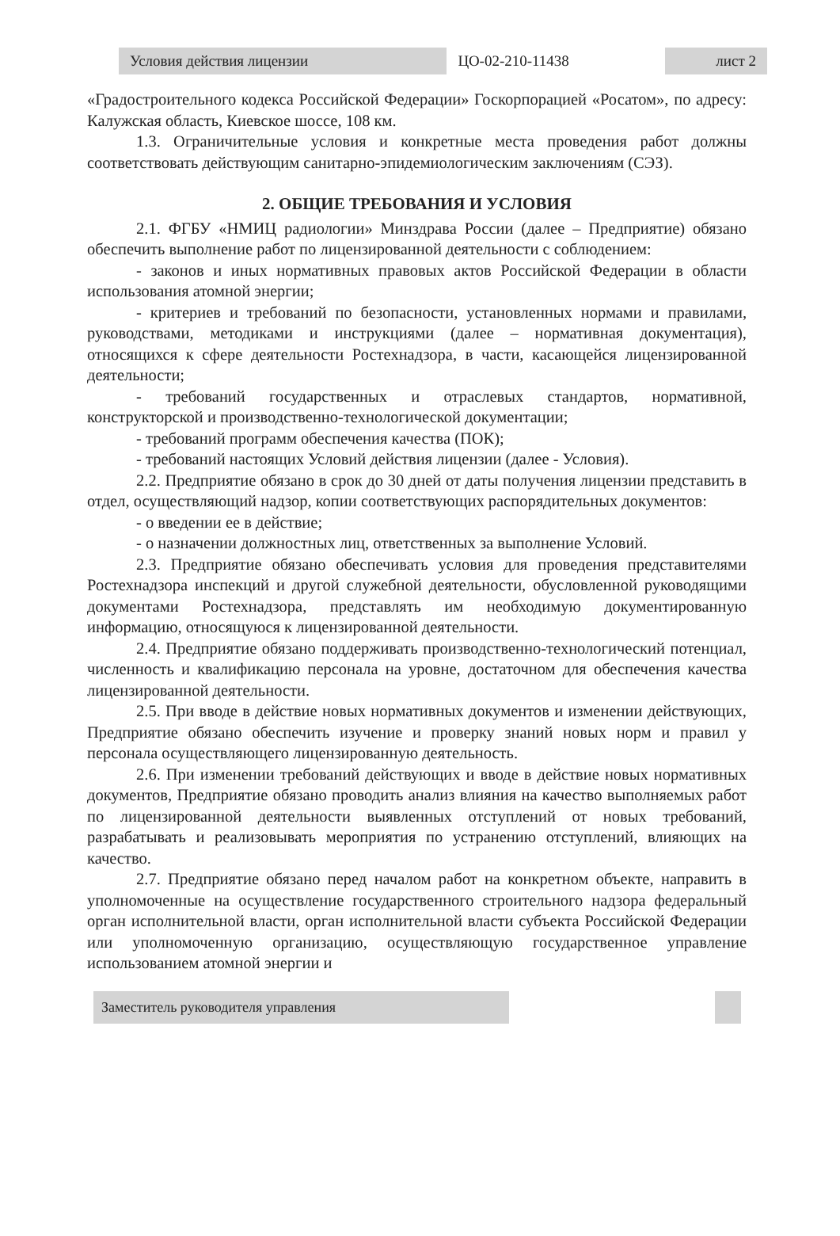| Условия действия лицензии | ЦО-02-210-11438 | лист 2 |
«Градостроительного кодекса Российской Федерации» Госкорпорацией «Росатом», по адресу: Калужская область, Киевское шоссе, 108 км.
1.3. Ограничительные условия и конкретные места проведения работ должны соответствовать действующим санитарно-эпидемиологическим заключениям (СЭЗ).
2. ОБЩИЕ ТРЕБОВАНИЯ И УСЛОВИЯ
2.1. ФГБУ «НМИЦ радиологии» Минздрава России (далее – Предприятие) обязано обеспечить выполнение работ по лицензированной деятельности с соблюдением:
- законов и иных нормативных правовых актов Российской Федерации в области использования атомной энергии;
- критериев и требований по безопасности, установленных нормами и правилами, руководствами, методиками и инструкциями (далее – нормативная документация), относящихся к сфере деятельности Ростехнадзора, в части, касающейся лицензированной деятельности;
- требований государственных и отраслевых стандартов, нормативной, конструкторской и производственно-технологической документации;
- требований программ обеспечения качества (ПОК);
- требований настоящих Условий действия лицензии (далее - Условия).
2.2. Предприятие обязано в срок до 30 дней от даты получения лицензии представить в отдел, осуществляющий надзор, копии соответствующих распорядительных документов:
- о введении ее в действие;
- о назначении должностных лиц, ответственных за выполнение Условий.
2.3. Предприятие обязано обеспечивать условия для проведения представителями Ростехнадзора инспекций и другой служебной деятельности, обусловленной руководящими документами Ростехнадзора, представлять им необходимую документированную информацию, относящуюся к лицензированной деятельности.
2.4. Предприятие обязано поддерживать производственно-технологический потенциал, численность и квалификацию персонала на уровне, достаточном для обеспечения качества лицензированной деятельности.
2.5. При вводе в действие новых нормативных документов и изменении действующих, Предприятие обязано обеспечить изучение и проверку знаний новых норм и правил у персонала осуществляющего лицензированную деятельность.
2.6. При изменении требований действующих и вводе в действие новых нормативных документов, Предприятие обязано проводить анализ влияния на качество выполняемых работ по лицензированной деятельности выявленных отступлений от новых требований, разрабатывать и реализовывать мероприятия по устранению отступлений, влияющих на качество.
2.7. Предприятие обязано перед началом работ на конкретном объекте, направить в уполномоченные на осуществление государственного строительного надзора федеральный орган исполнительной власти, орган исполнительной власти субъекта Российской Федерации или уполномоченную организацию, осуществляющую государственное управление использованием атомной энергии и
| Заместитель руководителя управления | | |